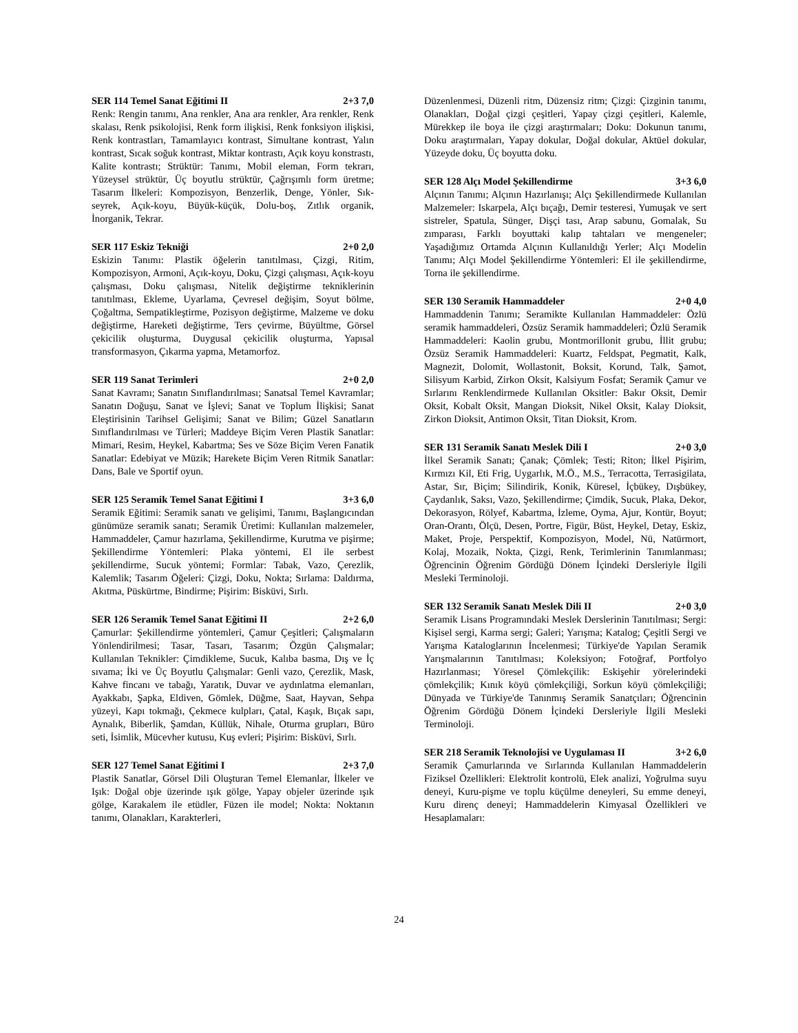SER 114 Temel Sanat Eğitimi II 2+3 7,0
Renk: Rengin tanımı, Ana renkler, Ana ara renkler, Ara renkler, Renk skalası, Renk psikolojisi, Renk form ilişkisi, Renk fonksiyon ilişkisi, Renk kontrastları, Tamamlayıcı kontrast, Simultane kontrast, Yalın kontrast, Sıcak soğuk kontrast, Miktar kontrastı, Açık koyu konstrastı, Kalite kontrastı; Strüktür: Tanımı, Mobil eleman, Form tekrarı, Yüzeysel strüktür, Üç boyutlu strüktür, Çağrışımlı form üretme; Tasarım İlkeleri: Kompozisyon, Benzerlik, Denge, Yönler, Sık-seyrek, Açık-koyu, Büyük-küçük, Dolu-boş, Zıtlık organik, İnorganik, Tekrar.
SER 117 Eskiz Tekniği 2+0 2,0
Eskizin Tanımı: Plastik öğelerin tanıtılması, Çizgi, Ritim, Kompozisyon, Armoni, Açık-koyu, Doku, Çizgi çalışması, Açık-koyu çalışması, Doku çalışması, Nitelik değiştirme tekniklerinin tanıtılması, Ekleme, Uyarlama, Çevresel değişim, Soyut bölme, Çoğaltma, Sempatikleştirme, Pozisyon değiştirme, Malzeme ve doku değiştirme, Hareketi değiştirme, Ters çevirme, Büyültme, Görsel çekicilik oluşturma, Duygusal çekicilik oluşturma, Yapısal transformasyon, Çıkarma yapma, Metamorfoz.
SER 119 Sanat Terimleri 2+0 2,0
Sanat Kavramı; Sanatın Sınıflandırılması; Sanatsal Temel Kavramlar; Sanatın Doğuşu, Sanat ve İşlevi; Sanat ve Toplum İlişkisi; Sanat Eleştirisinin Tarihsel Gelişimi; Sanat ve Bilim; Güzel Sanatların Sınıflandırılması ve Türleri; Maddeye Biçim Veren Plastik Sanatlar: Mimari, Resim, Heykel, Kabartma; Ses ve Söze Biçim Veren Fanatik Sanatlar: Edebiyat ve Müzik; Harekete Biçim Veren Ritmik Sanatlar: Dans, Bale ve Sportif oyun.
SER 125 Seramik Temel Sanat Eğitimi I 3+3 6,0
Seramik Eğitimi: Seramik sanatı ve gelişimi, Tanımı, Başlangıcından günümüze seramik sanatı; Seramik Üretimi: Kullanılan malzemeler, Hammaddeler, Çamur hazırlama, Şekillendirme, Kurutma ve pişirme; Şekillendirme Yöntemleri: Plaka yöntemi, El ile serbest şekillendirme, Sucuk yöntemi; Formlar: Tabak, Vazo, Çerezlik, Kalemlik; Tasarım Öğeleri: Çizgi, Doku, Nokta; Sırlama: Daldırma, Akıtma, Püskürtme, Bindirme; Pişirim: Bisküvi, Sırlı.
SER 126 Seramik Temel Sanat Eğitimi II 2+2 6,0
Çamurlar: Şekillendirme yöntemleri, Çamur Çeşitleri; Çalışmaların Yönlendirilmesi; Tasar, Tasarı, Tasarım; Özgün Çalışmalar; Kullanılan Teknikler: Çimdikleme, Sucuk, Kalıba basma, Dış ve İç sıvama; İki ve Üç Boyutlu Çalışmalar: Genli vazo, Çerezlik, Mask, Kahve fincanı ve tabağı, Yaratık, Duvar ve aydınlatma elemanları, Ayakkabı, Şapka, Eldiven, Gömlek, Düğme, Saat, Hayvan, Sehpa yüzeyi, Kapı tokmağı, Çekmece kulpları, Çatal, Kaşık, Bıçak sapı, Aynalık, Biberlik, Şamdan, Küllük, Nihale, Oturma grupları, Büro seti, İsimlik, Mücevher kutusu, Kuş evleri; Pişirim: Bisküvi, Sırlı.
SER 127 Temel Sanat Eğitimi I 2+3 7,0
Plastik Sanatlar, Görsel Dili Oluşturan Temel Elemanlar, İlkeler ve Işık: Doğal obje üzerinde ışık gölge, Yapay objeler üzerinde ışık gölge, Karakalem ile etüdler, Füzen ile model; Nokta: Noktanın tanımı, Olanakları, Karakterleri,
Düzenlenmesi, Düzenli ritm, Düzensiz ritm; Çizgi: Çizginin tanımı, Olanakları, Doğal çizgi çeşitleri, Yapay çizgi çeşitleri, Kalemle, Mürekkep ile boya ile çizgi araştırmaları; Doku: Dokunun tanımı, Doku araştırmaları, Yapay dokular, Doğal dokular, Aktüel dokular, Yüzeyde doku, Üç boyutta doku.
SER 128 Alçı Model Şekillendirme 3+3 6,0
Alçının Tanımı; Alçının Hazırlanışı; Alçı Şekillendirmede Kullanılan Malzemeler: Iskarpela, Alçı bıçağı, Demir testeresi, Yumuşak ve sert sistreler, Spatula, Sünger, Dişçi tası, Arap sabunu, Gomalak, Su zımparası, Farklı boyuttaki kalıp tahtaları ve mengeneler; Yaşadığımız Ortamda Alçının Kullanıldığı Yerler; Alçı Modelin Tanımı; Alçı Model Şekillendirme Yöntemleri: El ile şekillendirme, Torna ile şekillendirme.
SER 130 Seramik Hammaddeler 2+0 4,0
Hammaddenin Tanımı; Seramikte Kullanılan Hammaddeler: Özlü seramik hammaddeleri, Özsüz Seramik hammaddeleri; Özlü Seramik Hammaddeleri: Kaolin grubu, Montmorillonit grubu, İllit grubu; Özsüz Seramik Hammaddeleri: Kuartz, Feldspat, Pegmatit, Kalk, Magnezit, Dolomit, Wollastonit, Boksit, Korund, Talk, Şamot, Silisyum Karbid, Zirkon Oksit, Kalsiyum Fosfat; Seramik Çamur ve Sırlarını Renklendirmede Kullanılan Oksitler: Bakır Oksit, Demir Oksit, Kobalt Oksit, Mangan Dioksit, Nikel Oksit, Kalay Dioksit, Zirkon Dioksit, Antimon Oksit, Titan Dioksit, Krom.
SER 131 Seramik Sanatı Meslek Dili I 2+0 3,0
İlkel Seramik Sanatı; Çanak; Çömlek; Testi; Riton; İlkel Pişirim, Kırmızı Kil, Eti Frig, Uygarlık, M.Ö., M.S., Terracotta, Terrasigilata, Astar, Sır, Biçim; Silindirik, Konik, Küresel, İçbükey, Dışbükey, Çaydanlık, Saksı, Vazo, Şekillendirme; Çimdik, Sucuk, Plaka, Dekor, Dekorasyon, Rölyef, Kabartma, İzleme, Oyma, Ajur, Kontür, Boyut; Oran-Orantı, Ölçü, Desen, Portre, Figür, Büst, Heykel, Detay, Eskiz, Maket, Proje, Perspektif, Kompozisyon, Model, Nü, Natürmort, Kolaj, Mozaik, Nokta, Çizgi, Renk, Terimlerinin Tanımlanması; Öğrencinin Öğrenim Gördüğü Dönem İçindeki Dersleriyle İlgili Mesleki Terminoloji.
SER 132 Seramik Sanatı Meslek Dili II 2+0 3,0
Seramik Lisans Programındaki Meslek Derslerinin Tanıtılması; Sergi: Kişisel sergi, Karma sergi; Galeri; Yarışma; Katalog; Çeşitli Sergi ve Yarışma Kataloglarının İncelenmesi; Türkiye'de Yapılan Seramik Yarışmalarının Tanıtılması; Koleksiyon; Fotoğraf, Portfolyo Hazırlanması; Yöresel Çömlekçilik: Eskişehir yörelerindeki çömlekçilik; Kınık köyü çömlekçiliği, Sorkun köyü çömlekçiliği; Dünyada ve Türkiye'de Tanınmış Seramik Sanatçıları; Öğrencinin Öğrenim Gördüğü Dönem İçindeki Dersleriyle İlgili Mesleki Terminoloji.
SER 218 Seramik Teknolojisi ve Uygulaması II 3+2 6,0
Seramik Çamurlarında ve Sırlarında Kullanılan Hammaddelerin Fiziksel Özellikleri: Elektrolit kontrolü, Elek analizi, Yoğrulma suyu deneyi, Kuru-pişme ve toplu küçülme deneyleri, Su emme deneyi, Kuru direnç deneyi; Hammaddelerin Kimyasal Özellikleri ve Hesaplamaları:
24